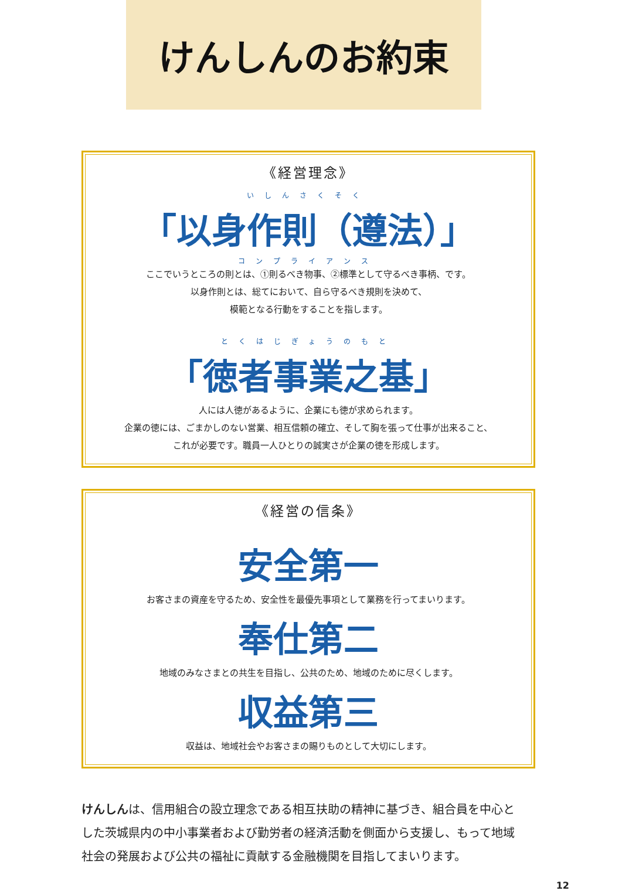けんしんのお約束
《経営理念》
いしんさくそく
「以身作則（遵法）」
コンプライアンス
ここでいうところの則とは、①則るべき物事、②標準として守るべき事柄、です。
以身作則とは、総てにおいて、自ら守るべき規則を決めて、
模範となる行動をすることを指します。
とくはじぎょうのもと
「徳者事業之基」
人には人徳があるように、企業にも徳が求められます。
企業の徳には、ごまかしのない営業、相互信頼の確立、そして胸を張って仕事が出来ること、
これが必要です。職員一人ひとりの誠実さが企業の徳を形成します。
《経営の信条》
安全第一
お客さまの資産を守るため、安全性を最優先事項として業務を行ってまいります。
奉仕第二
地域のみなさまとの共生を目指し、公共のため、地域のために尽くします。
収益第三
収益は、地域社会やお客さまの賜りものとして大切にします。
けんしんは、信用組合の設立理念である相互扶助の精神に基づき、組合員を中心とした茨城県内の中小事業者および勤労者の経済活動を側面から支援し、もって地域社会の発展および公共の福祉に貢献する金融機関を目指してまいります。
12